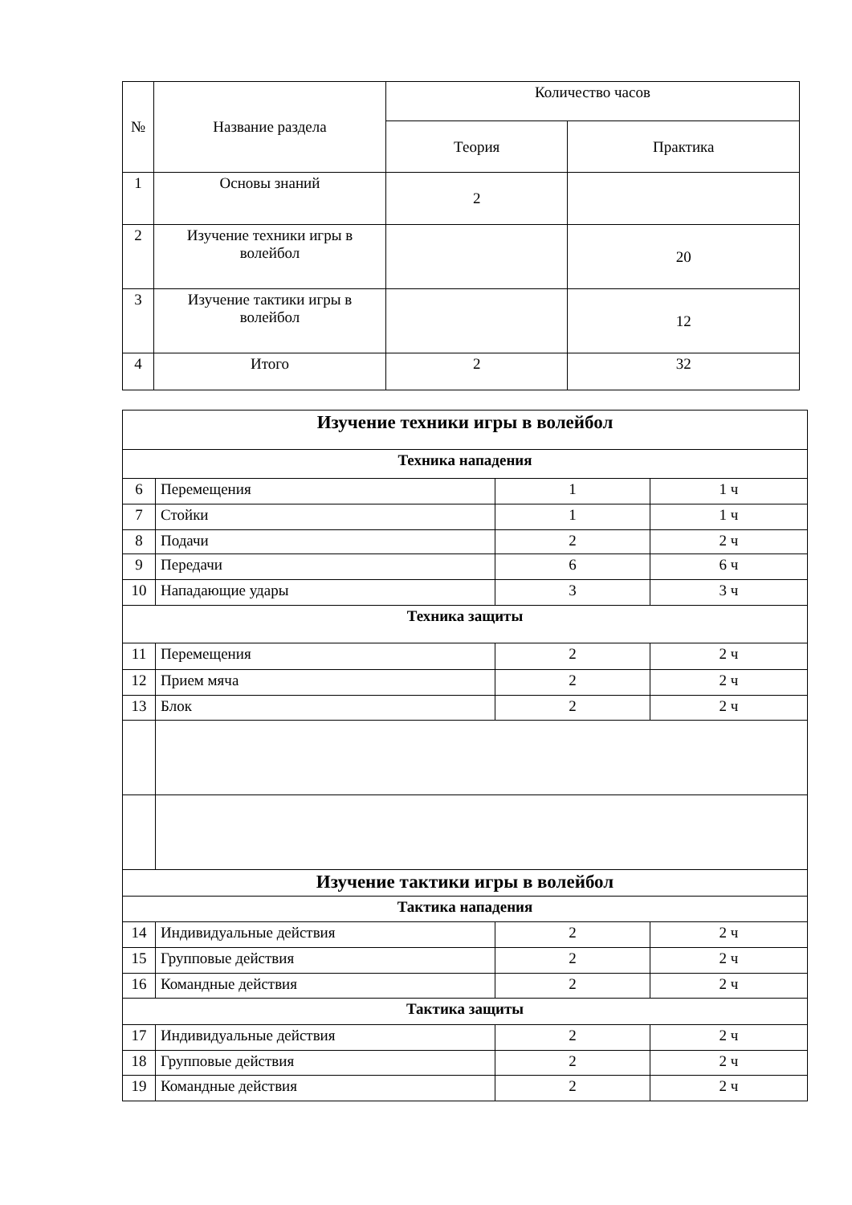| № | Название раздела | Количество часов | |
| --- | --- | --- | --- |
| | | Теория | Практика |
| 1 | Основы знаний | 2 | |
| 2 | Изучение техники игры в волейбол | | 20 |
| 3 | Изучение тактики игры в волейбол | | 12 |
| 4 | Итого | 2 | 32 |
| Изучение техники игры в волейбол | | | |
| Техника нападения | | | |
| 6 | Перемещения | 1 | 1 ч |
| 7 | Стойки | 1 | 1 ч |
| 8 | Подачи | 2 | 2 ч |
| 9 | Передачи | 6 | 6 ч |
| 10 | Нападающие удары | 3 | 3 ч |
| Техника защиты | | | |
| 11 | Перемещения | 2 | 2 ч |
| 12 | Прием мяча | 2 | 2 ч |
| 13 | Блок | 2 | 2 ч |
| Изучение тактики игры в волейбол | | | |
| Тактика нападения | | | |
| 14 | Индивидуальные действия | 2 | 2 ч |
| 15 | Групповые действия | 2 | 2 ч |
| 16 | Командные действия | 2 | 2 ч |
| Тактика защиты | | | |
| 17 | Индивидуальные действия | 2 | 2 ч |
| 18 | Групповые действия | 2 | 2 ч |
| 19 | Командные действия | 2 | 2 ч |